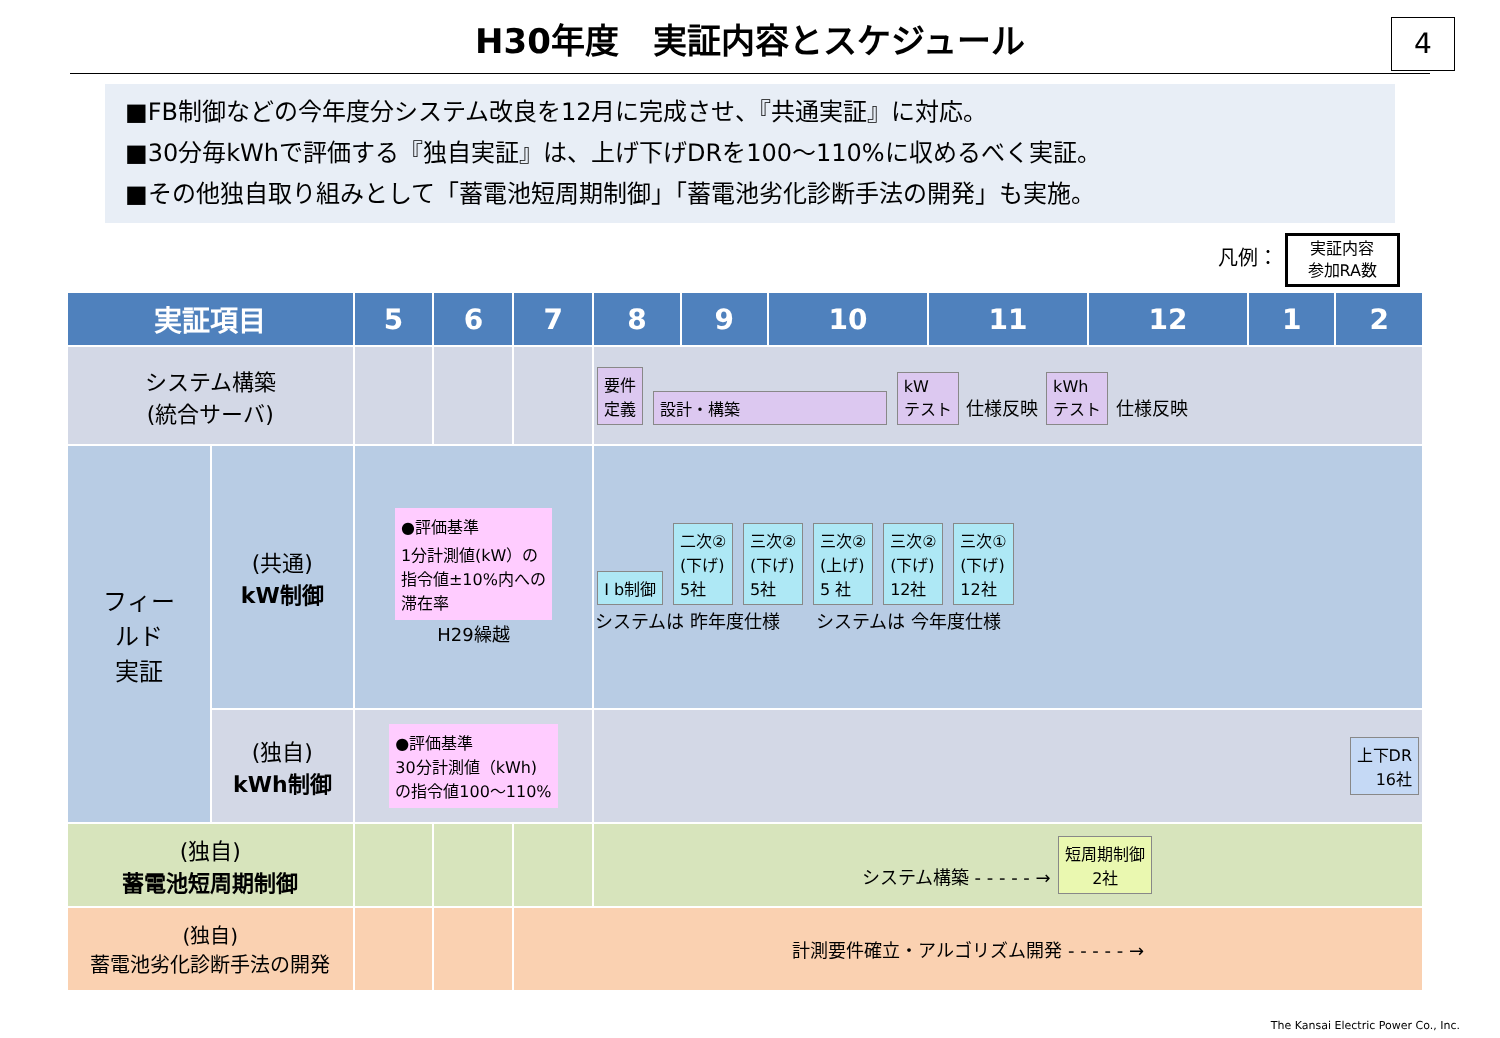H30年度　実証内容とスケジュール
4
■FB制御などの今年度分システム改良を12月に完成させ、『共通実証』に対応。
■30分毎kWhで評価する『独自実証』は、上げ下げDRを100～110%に収めるべく実証。
■その他独自取り組みとして「蓄電池短周期制御」「蓄電池劣化診断手法の開発」も実施。
凡例： 実証内容
参加RA数
| 実証項目 | | 5 | 6 | 7 | 8 | 9 | 10 | 11 | 12 | 1 | 2 |
| --- | --- | --- | --- | --- | --- | --- | --- | --- | --- | --- | --- |
| システム構築 (統合サーバ) | | | | | 要件 定義 設計・構築 kW テスト 仕様反映 kWh テスト 仕様反映 | | | | | | |
| フィー ルド 実証 | (共通) kW制御 | ●評価基準 1分計測値(kW）の 指令値±10%内への 滞在率 H29繰越 | | | I b制御 二次② (下げ) 5社 三次② (下げ) 5社 三次② (上げ) 5 社 三次② (下げ) 12社 三次① (下げ) 12社 システムは 昨年度仕様 システムは 今年度仕様 | | | | | | |
| | (独自) kWh制御 | ●評価基準 30分計測値（kWh) の指令値100～110% | | | 上下DR 16社 | | | | | | |
| (独自) 蓄電池短周期制御 | | | | | システム構築 - - - - - → 短周期制御 2社 | | | | | | |
| (独自) 蓄電池劣化診断手法の開発 | | | | 計測要件確立・アルゴリズム開発 - - - - - → | | | | | | | |
The Kansai Electric Power Co., Inc.